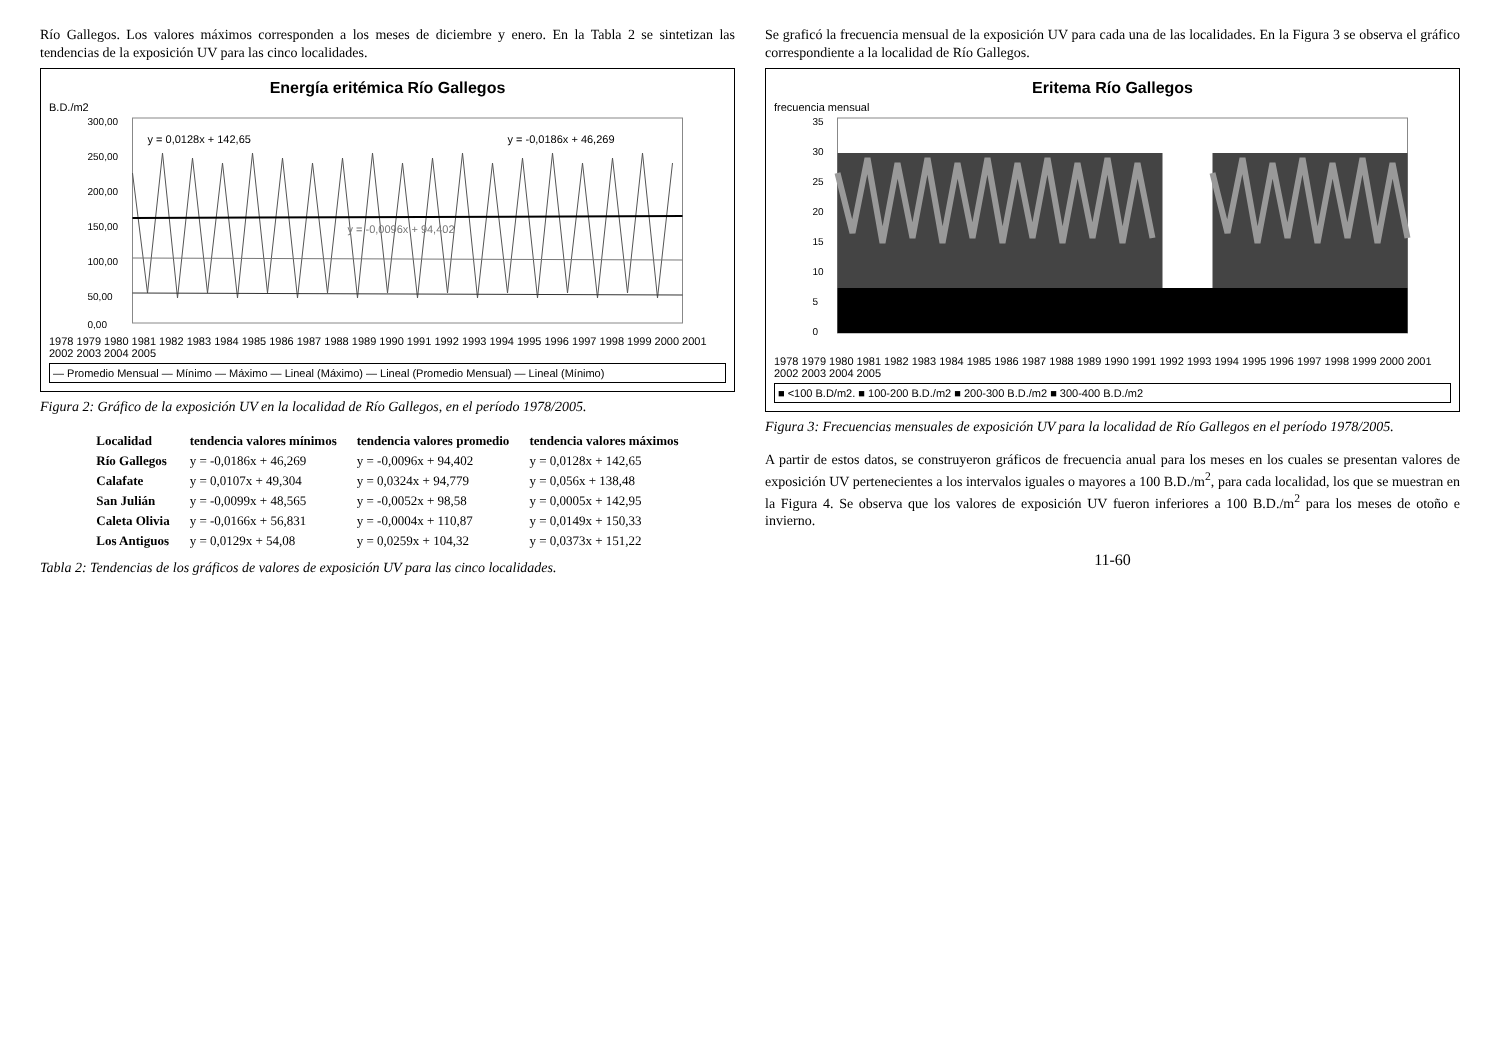Río Gallegos. Los valores máximos corresponden a los meses de diciembre y enero. En la Tabla 2 se sintetizan las tendencias de la exposición UV para las cinco localidades.
Energía eritémica Río Gallegos
B.D./m2
300,00
250,00
200,00
150,00
100,00
50,00
0,00
y = 0,0128x + 142,65
y = -0,0096x + 94,402
y = -0,0186x + 46,269
1978 1979 1980 1981 1982 1983 1984 1985 1986 1987 1988 1989 1990 1991 1992 1993 1994 1995 1996 1997 1998 1999 2000 2001 2002 2003 2004 2005
— Promedio Mensual — Mínimo — Máximo — Lineal (Máximo) — Lineal (Promedio Mensual) — Lineal (Mínimo)
Figura 2: Gráfico de la exposición UV en la localidad de Río Gallegos, en el período 1978/2005.
| Localidad | tendencia valores mínimos | tendencia valores promedio | tendencia valores máximos |
| --- | --- | --- | --- |
| Río Gallegos | y = -0,0186x + 46,269 | y = -0,0096x + 94,402 | y = 0,0128x + 142,65 |
| Calafate | y = 0,0107x + 49,304 | y = 0,0324x + 94,779 | y = 0,056x + 138,48 |
| San Julián | y = -0,0099x + 48,565 | y = -0,0052x + 98,58 | y = 0,0005x + 142,95 |
| Caleta Olivia | y = -0,0166x + 56,831 | y = -0,0004x + 110,87 | y = 0,0149x + 150,33 |
| Los Antiguos | y = 0,0129x + 54,08 | y = 0,0259x + 104,32 | y = 0,0373x + 151,22 |
Tabla 2: Tendencias de los gráficos de valores de exposición UV para las cinco localidades.
Se graficó la frecuencia mensual de la exposición UV para cada una de las localidades. En la Figura 3 se observa el gráfico correspondiente a la localidad de Río Gallegos.
Eritema Río Gallegos
frecuencia mensual
35
30
25
20
15
10
5
0
1978 1979 1980 1981 1982 1983 1984 1985 1986 1987 1988 1989 1990 1991 1992 1993 1994 1995 1996 1997 1998 1999 2000 2001 2002 2003 2004 2005
■ <100 B.D/m2. ■ 100-200 B.D./m2 ■ 200-300 B.D./m2 ■ 300-400 B.D./m2
Figura 3: Frecuencias mensuales de exposición UV para la localidad de Río Gallegos en el período 1978/2005.
A partir de estos datos, se construyeron gráficos de frecuencia anual para los meses en los cuales se presentan valores de exposición UV pertenecientes a los intervalos iguales o mayores a 100 B.D./m<sup>2</sup>, para cada localidad, los que se muestran en la Figura 4. Se observa que los valores de exposición UV fueron inferiores a 100 B.D./m<sup>2</sup> para los meses de otoño e invierno.
11-60